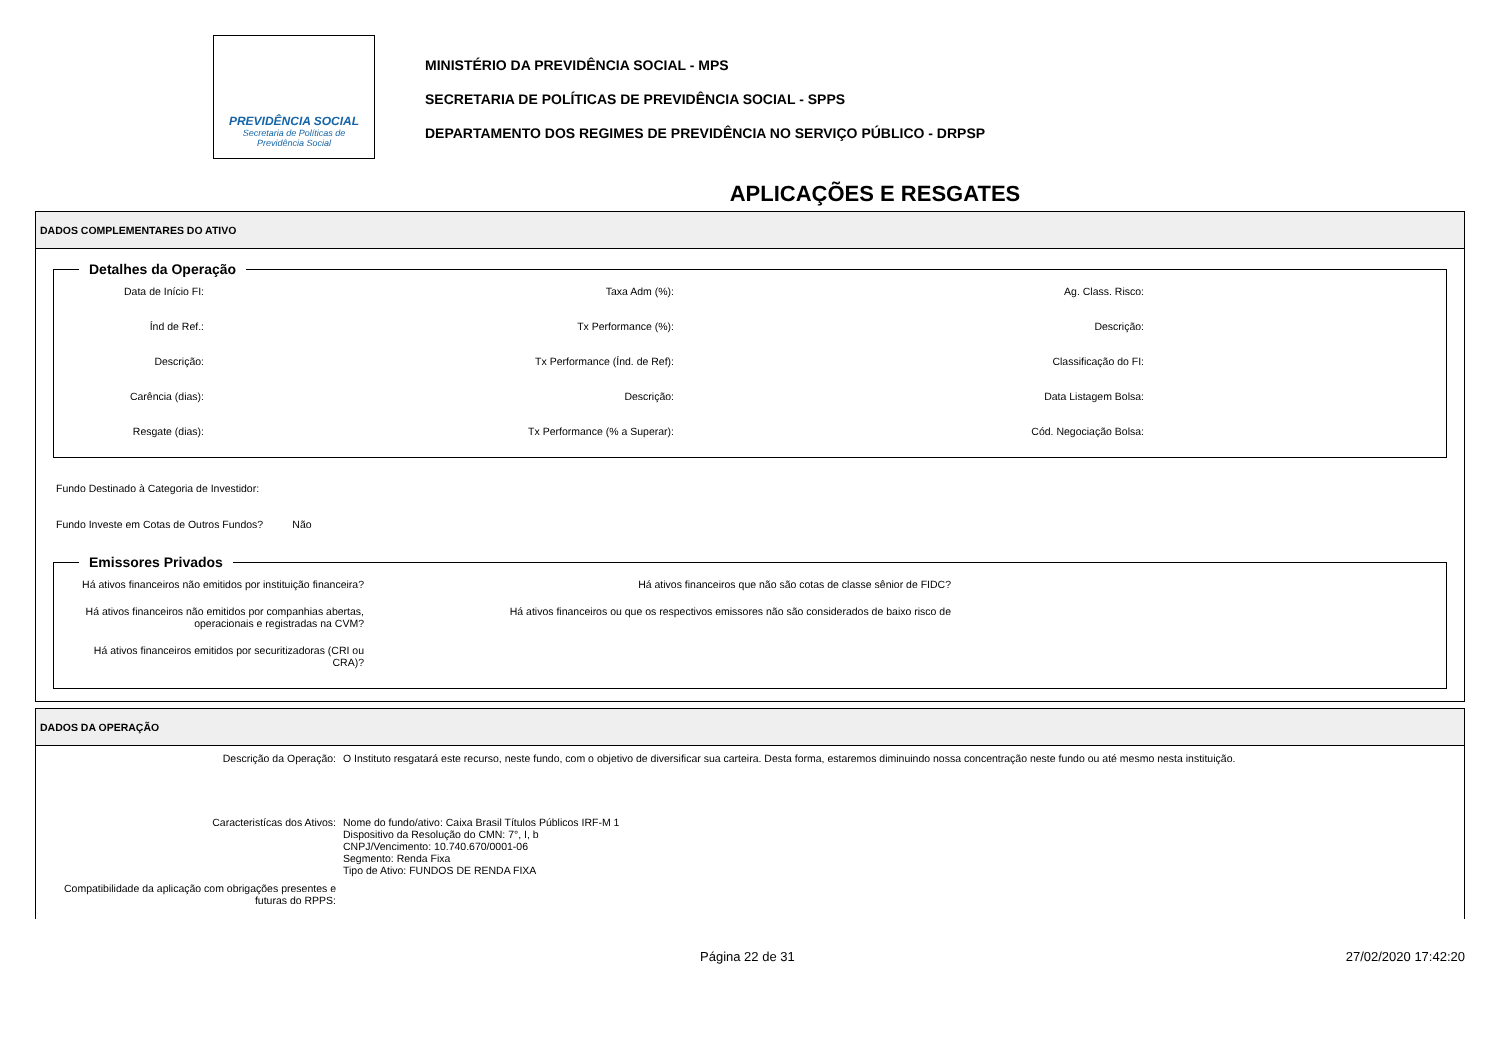PREVIDÊNCIA SOCIAL
Secretaria de Políticas de
Previdência Social
MINISTÉRIO DA PREVIDÊNCIA SOCIAL - MPS
SECRETARIA DE POLÍTICAS DE PREVIDÊNCIA SOCIAL - SPPS
DEPARTAMENTO DOS REGIMES DE PREVIDÊNCIA NO SERVIÇO PÚBLICO - DRPSP
APLICAÇÕES E RESGATES
DADOS COMPLEMENTARES DO ATIVO
Detalhes da Operação
Data de Início FI: Taxa Adm (%): Ag. Class. Risco: Índ de Ref.: Tx Performance (%): Descrição: Descrição: Tx Performance (Índ. de Ref): Classificação do FI: Carência (dias): Descrição: Data Listagem Bolsa: Resgate (dias): Tx Performance (% a Superar): Cód. Negociação Bolsa:
Fundo Destinado à Categoria de Investidor:
Fundo Investe em Cotas de Outros Fundos? Não
Emissores Privados
Há ativos financeiros não emitidos por instituição financeira? Há ativos financeiros que não são cotas de classe sênior de FIDC? Há ativos financeiros não emitidos por companhias abertas, operacionais e registradas na CVM? Há ativos financeiros ou que os respectivos emissores não são considerados de baixo risco de Há ativos financeiros emitidos por securitizadoras (CRI ou CRA)?
DADOS DA OPERAÇÃO
Descrição da Operação: O Instituto resgatará este recurso, neste fundo, com o objetivo de diversificar sua carteira. Desta forma, estaremos diminuindo nossa concentração neste fundo ou até mesmo nesta instituição.
Caracteristícas dos Ativos: Nome do fundo/ativo: Caixa Brasil Títulos Públicos IRF-M 1
Dispositivo da Resolução do CMN: 7°, I, b
CNPJ/Vencimento: 10.740.670/0001-06
Segmento: Renda Fixa
Tipo de Ativo: FUNDOS DE RENDA FIXA
Compatibilidade da aplicação com obrigações presentes e futuras do RPPS:
Página 22 de 31 27/02/2020 17:42:20